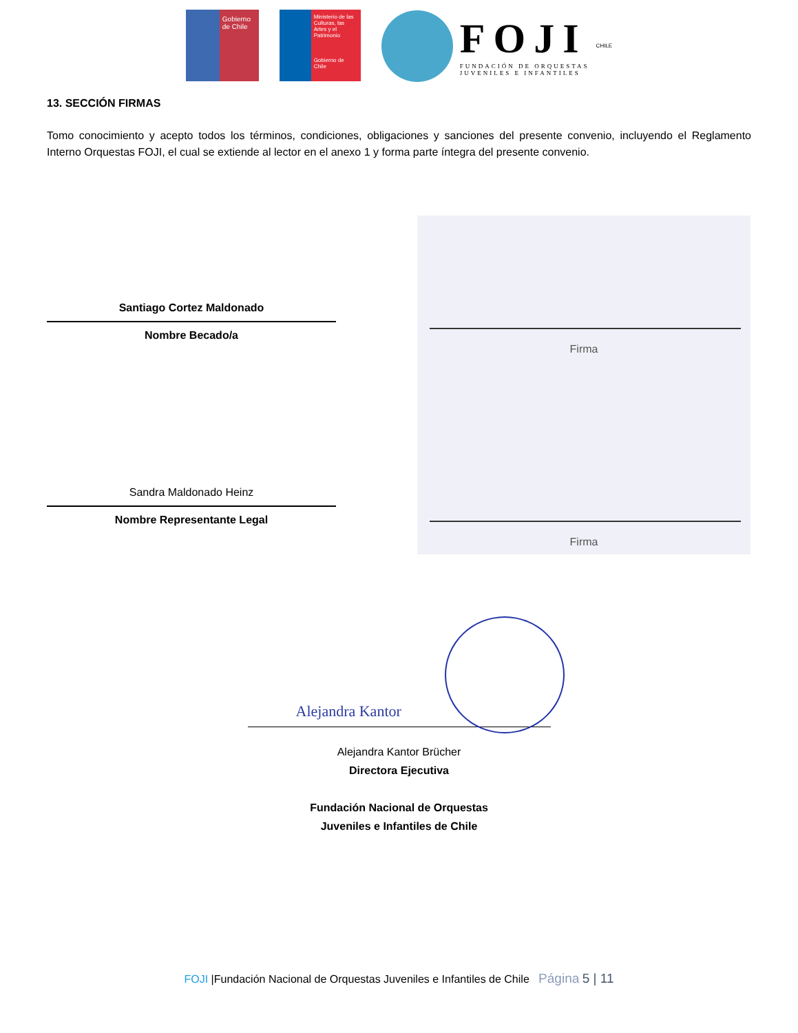Gobierno de Chile
Ministerio de las Culturas, las Artes y el Patrimonio
Gobierno de Chile
FOJI
FUNDACIÓN DE ORQUESTAS
JUVENILES E INFANTILES
CHILE
13. SECCIÓN FIRMAS
Tomo conocimiento y acepto todos los términos, condiciones, obligaciones y sanciones del presente convenio, incluyendo el Reglamento Interno Orquestas FOJI, el cual se extiende al lector en el anexo 1 y forma parte íntegra del presente convenio.
Santiago Cortez Maldonado
Nombre Becado/a
Sandra Maldonado Heinz
Nombre Representante Legal
Firma
Firma
Alejandra Kantor
Alejandra Kantor Brücher
Directora Ejecutiva
Fundación Nacional de Orquestas
Juveniles e Infantiles de Chile
FOJI |Fundación Nacional de Orquestas Juveniles e Infantiles de Chile Página 5 | 11